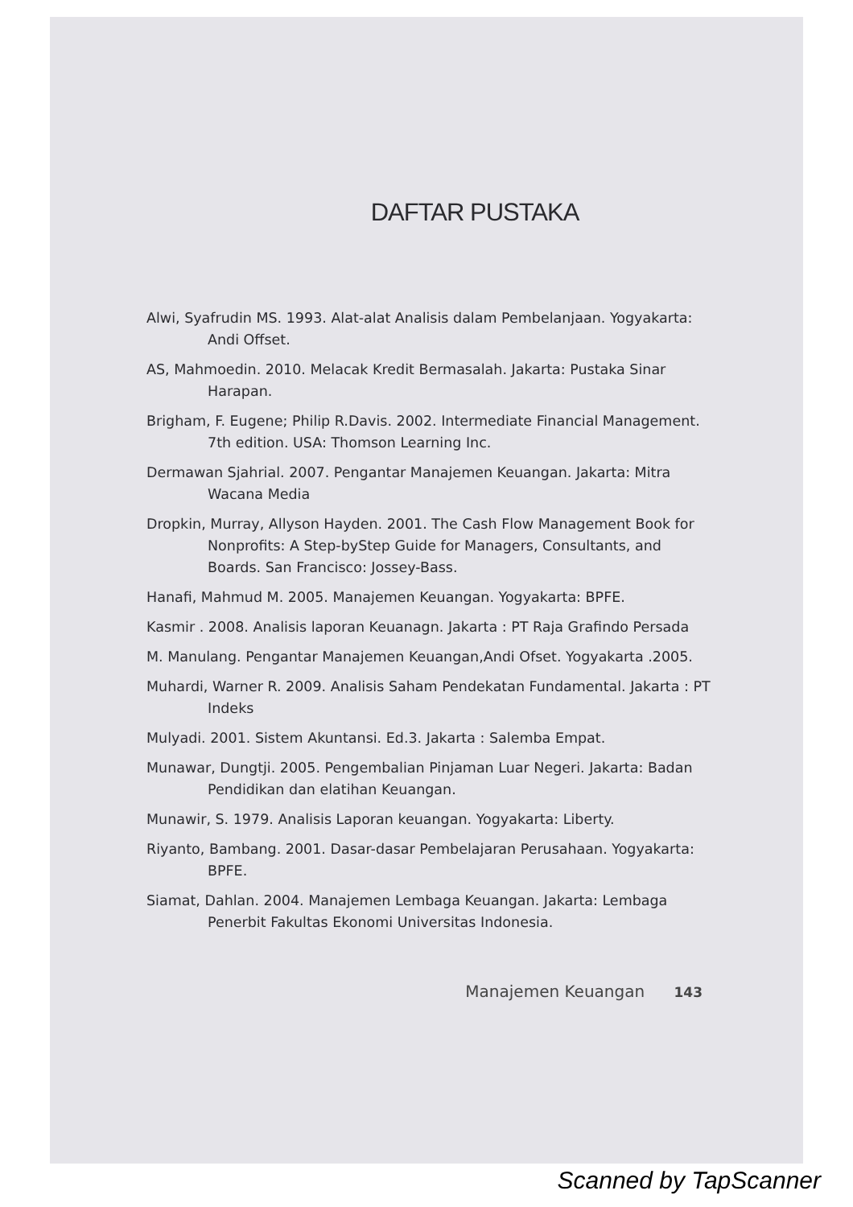DAFTAR PUSTAKA
Alwi, Syafrudin MS. 1993. Alat-alat Analisis dalam Pembelanjaan. Yogyakarta: Andi Offset.
AS, Mahmoedin. 2010. Melacak Kredit Bermasalah. Jakarta: Pustaka Sinar Harapan.
Brigham, F. Eugene; Philip R.Davis. 2002. Intermediate Financial Management. 7th edition. USA: Thomson Learning Inc.
Dermawan Sjahrial. 2007. Pengantar Manajemen Keuangan. Jakarta: Mitra Wacana Media
Dropkin, Murray, Allyson Hayden. 2001. The Cash Flow Management Book for Nonprofits: A Step-byStep Guide for Managers, Consultants, and Boards. San Francisco: Jossey-Bass.
Hanafi, Mahmud M. 2005. Manajemen Keuangan. Yogyakarta: BPFE.
Kasmir . 2008. Analisis laporan Keuanagn. Jakarta : PT Raja Grafindo Persada
M. Manulang. Pengantar Manajemen Keuangan,Andi Ofset. Yogyakarta .2005.
Muhardi, Warner R. 2009. Analisis Saham Pendekatan Fundamental. Jakarta : PT Indeks
Mulyadi. 2001. Sistem Akuntansi. Ed.3. Jakarta : Salemba Empat.
Munawar, Dungtji. 2005. Pengembalian Pinjaman Luar Negeri. Jakarta: Badan Pendidikan dan elatihan Keuangan.
Munawir, S. 1979. Analisis Laporan keuangan. Yogyakarta: Liberty.
Riyanto, Bambang. 2001. Dasar-dasar Pembelajaran Perusahaan. Yogyakarta: BPFE.
Siamat, Dahlan. 2004. Manajemen Lembaga Keuangan. Jakarta: Lembaga Penerbit Fakultas Ekonomi Universitas Indonesia.
Manajemen Keuangan 143
Scanned by TapScanner